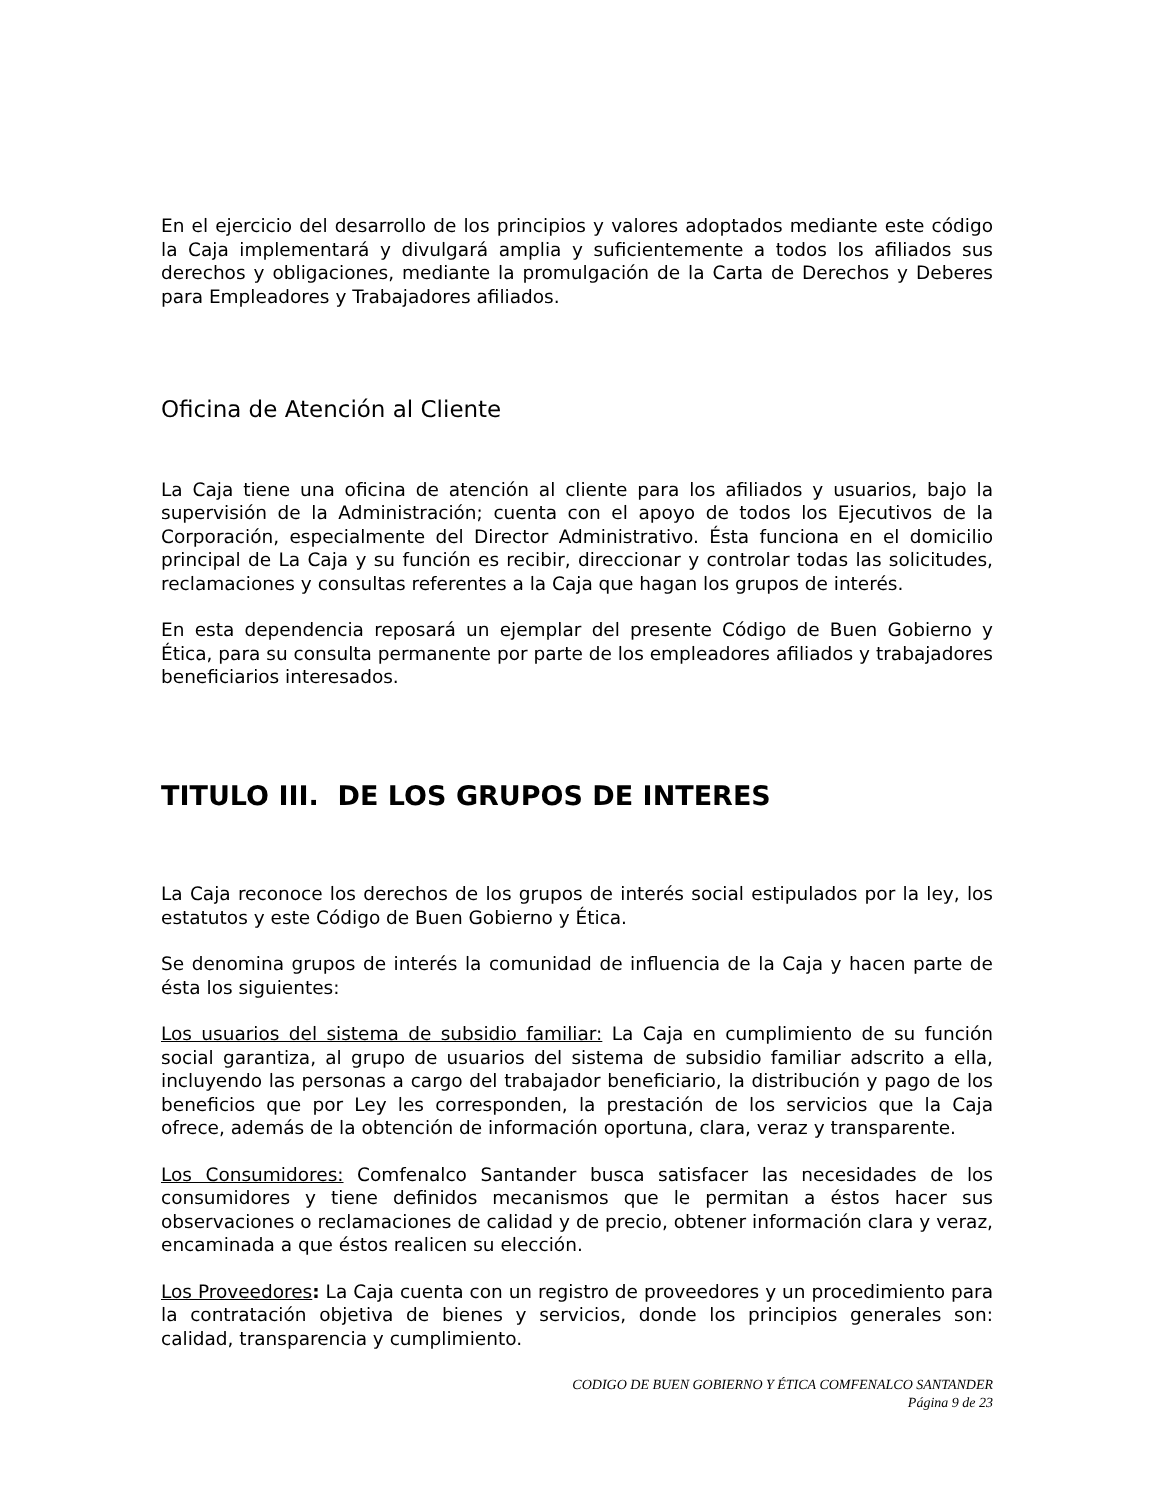En el ejercicio del desarrollo de los principios y valores adoptados mediante este código la Caja implementará y divulgará amplia y suficientemente a todos los afiliados sus derechos y obligaciones, mediante la promulgación de la Carta de Derechos y Deberes para Empleadores y Trabajadores afiliados.
Oficina de Atención al Cliente
La Caja tiene una oficina de atención al cliente para los afiliados y usuarios, bajo la supervisión de la Administración; cuenta con el apoyo de todos los Ejecutivos de la Corporación, especialmente del Director Administrativo. Ésta funciona en el domicilio principal de La Caja y su función es recibir, direccionar y controlar todas las solicitudes, reclamaciones y consultas referentes a la Caja que hagan los grupos de interés.
En esta dependencia reposará un ejemplar del presente Código de Buen Gobierno y Ética, para su consulta permanente por parte de los empleadores afiliados y trabajadores beneficiarios interesados.
TITULO III. DE LOS GRUPOS DE INTERES
La Caja reconoce los derechos de los grupos de interés social estipulados por la ley, los estatutos y este Código de Buen Gobierno y Ética.
Se denomina grupos de interés la comunidad de influencia de la Caja y hacen parte de ésta los siguientes:
Los usuarios del sistema de subsidio familiar: La Caja en cumplimiento de su función social garantiza, al grupo de usuarios del sistema de subsidio familiar adscrito a ella, incluyendo las personas a cargo del trabajador beneficiario, la distribución y pago de los beneficios que por Ley les corresponden, la prestación de los servicios que la Caja ofrece, además de la obtención de información oportuna, clara, veraz y transparente.
Los Consumidores: Comfenalco Santander busca satisfacer las necesidades de los consumidores y tiene definidos mecanismos que le permitan a éstos hacer sus observaciones o reclamaciones de calidad y de precio, obtener información clara y veraz, encaminada a que éstos realicen su elección.
Los Proveedores: La Caja cuenta con un registro de proveedores y un procedimiento para la contratación objetiva de bienes y servicios, donde los principios generales son: calidad, transparencia y cumplimiento.
CODIGO DE BUEN GOBIERNO Y ÉTICA COMFENALCO SANTANDER
Página 9 de 23